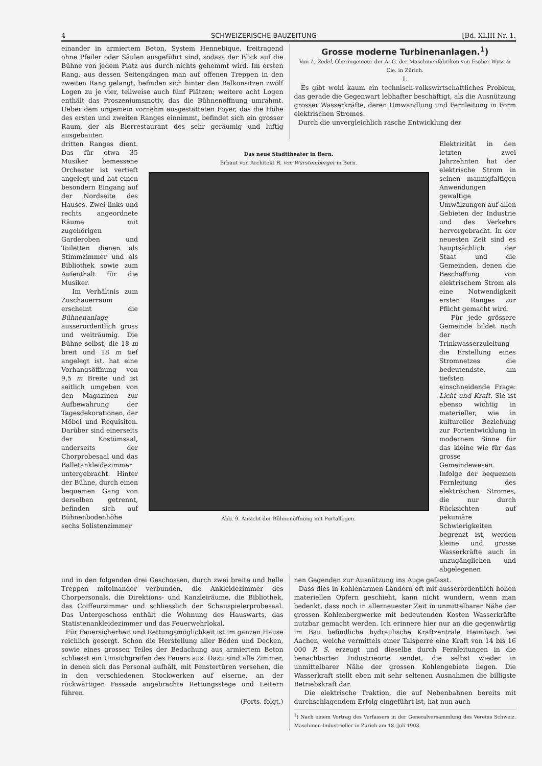4 SCHWEIZERISCHE BAUZEITUNG [Bd. XLIII Nr. 1.
einander in armiertem Beton, System Hennebique, freitragend ohne Pfeiler oder Säulen ausgeführt sind, sodass der Blick auf die Bühne von jedem Platz aus durch nichts gehemmt wird. Im ersten Rang, aus dessen Seitengängen man auf offenen Treppen in den zweiten Rang gelangt, befinden sich hinter den Balkonsitzen zwölf Logen zu je vier, teilweise auch fünf Plätzen; weitere acht Logen enthält das Proszeniumsmotiv, das die Bühnenöffnung umrahmt. Ueber dem ungemein vornehm ausgestatteten Foyer, das die Höhe des ersten und zweiten Ranges einnimmt, befindet sich ein grosser Raum, der als Bierrestaurant des sehr geräumig und luftig ausgebauten
Grosse moderne Turbinenanlagen.<sup>1</sup>)
Von L. Zodel, Oberingenieur der A.-G. der Maschinenfabriken von Escher Wyss & Cie. in Zürich.
I.
Es gibt wohl kaum ein technisch-volkswirtschaftliches Problem, das gerade die Gegenwart lebhafter beschäftigt, als die Ausnützung grosser Wasserkräfte, deren Umwandlung und Fernleitung in Form elektrischen Stromes.
Durch die unvergleichlich rasche Entwicklung der
dritten Ranges dient. Das für etwa 35 Musiker bemessene Orchester ist vertieft angelegt und hat einen besondern Eingang auf der Nordseite des Hauses. Zwei links und rechts angeordnete Räume mit zugehörigen Garderoben und Toiletten dienen als Stimmzimmer und als Bibliothek sowie zum Aufenthalt für die Musiker.
Im Verhältnis zum Zuschauerraum erscheint die Bühnenanlage ausserordentlich gross und weiträumig. Die Bühne selbst, die 18 m breit und 18 m tief angelegt ist, hat eine Vorhangsöffnung von 9,5 m Breite und ist seitlich umgeben von den Magazinen zur Aufbewahrung der Tagesdekorationen, der Möbel und Requisiten. Darüber sind einerseits der Kostümsaal, anderseits der Chorprobesaal und das Balletankleidezimmer untergebracht. Hinter der Bühne, durch einen bequemen Gang von derselben getrennt, befinden sich auf Bühnenbodenhöhe sechs Solistenzimmer
Das neue Stadttheater in Bern.
Erbaut von Architekt R. von Wurstemberger in Bern.
Abb. 9. Ansicht der Bühnenöffnung mit Portallogen.
Elektrizität in den letzten zwei Jahrzehnten hat der elektrische Strom in seinen mannigfaltigen Anwendungen gewaltige Umwälzungen auf allen Gebieten der Industrie und des Verkehrs hervorgebracht. In der neuesten Zeit sind es hauptsächlich der Staat und die Gemeinden, denen die Beschaffung von elektrischem Strom als eine Notwendigkeit ersten Ranges zur Pflicht gemacht wird.
Für jede grössere Gemeinde bildet nach der Trinkwasserzuleitung die Erstellung eines Stromnetzes die bedeutendste, am tiefsten einschneidende Frage: Licht und Kraft. Sie ist ebenso wichtig in materieller, wie in kultureller Beziehung zur Fortentwicklung in modernem Sinne für das kleine wie für das grosse Gemeindewesen. Infolge der bequemen Fernleitung des elektrischen Stromes, die nur durch Rücksichten auf pekuniäre Schwierigkeiten begrenzt ist, werden kleine und grosse Wasserkräfte auch in unzugänglichen und abgelegenen
und in den folgenden drei Geschossen, durch zwei breite und helle Treppen miteinander verbunden, die Ankleidezimmer des Chorpersonals, die Direktions- und Kanzleiräume, die Bibliothek, das Coiffeurzimmer und schliesslich der Schauspielerprobesaal. Das Untergeschoss enthält die Wohnung des Hauswarts, das Statistenankleidezimmer und das Feuerwehrlokal.
Für Feuersicherheit und Rettungsmöglichkeit ist im ganzen Hause reichlich gesorgt. Schon die Herstellung aller Böden und Decken, sowie eines grossen Teiles der Bedachung aus armiertem Beton schliesst ein Umsichgreifen des Feuers aus. Dazu sind alle Zimmer, in denen sich das Personal aufhält, mit Fenstertüren versehen, die in den verschiedenen Stockwerken auf eiserne, an der rückwärtigen Fassade angebrachte Rettungsstege und Leitern führen.
(Forts. folgt.)
nen Gegenden zur Ausnützung ins Auge gefasst.
Dass dies in kohlenarmen Ländern oft mit ausserordentlich hohen materiellen Opfern geschieht, kann nicht wundern, wenn man bedenkt, dass noch in allerneuester Zeit in unmittelbarer Nähe der grossen Kohlenbergwerke mit bedeutenden Kosten Wasserkräfte nutzbar gemacht werden. Ich erinnere hier nur an die gegenwärtig im Bau befindliche hydraulische Kraftzentrale Heimbach bei Aachen, welche vermittels einer Talsperre eine Kraft von 14 bis 16 000 P. S. erzeugt und dieselbe durch Fernleitungen in die benachbarten Industrieorte sendet, die selbst wieder in unmittelbarer Nähe der grossen Kohlengebiete liegen. Die Wasserkraft stellt eben mit sehr seltenen Ausnahmen die billigste Betriebskraft dar.
Die elektrische Traktion, die auf Nebenbahnen bereits mit durchschlagendem Erfolg eingeführt ist, hat nun auch
<sup>1</sup>) Nach einem Vortrag des Verfassers in der Generalversammlung des Vereins Schweiz. Maschinen-Industrieller in Zürich am 18. Juli 1903.